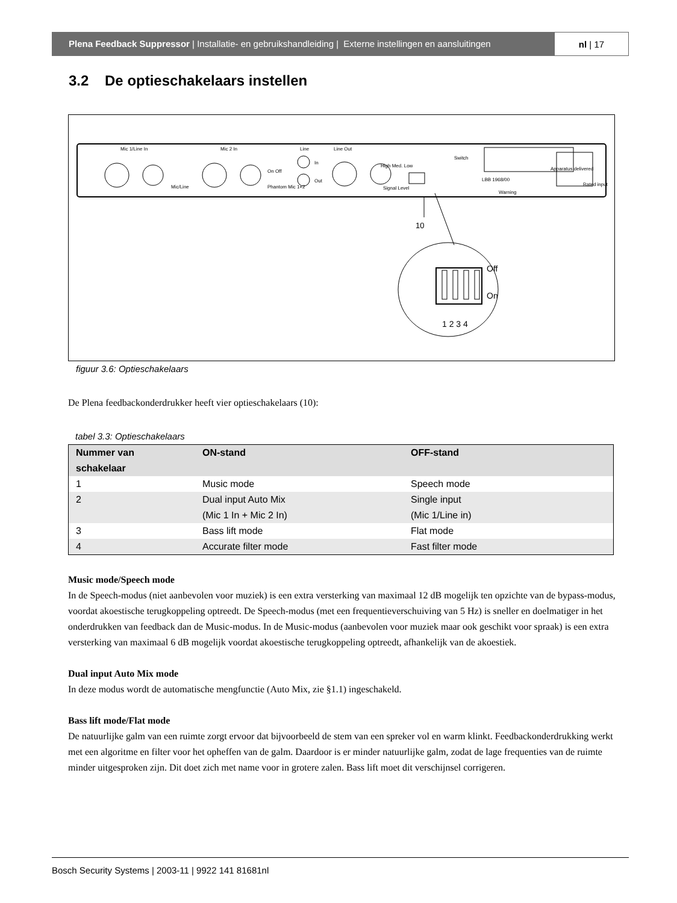Plena Feedback Suppressor | Installatie- en gebruikshandleiding | Externe instellingen en aansluitingen
nl | 17
3.2 De optieschakelaars instellen
Mic 1/Line In
Mic 2 In
Line
Line Out
Mic/Line
Phantom Mic 1+2
On Off
In
Out
High Med. Low
Signal Level
Switch
LBB 1968/00
Warning
Apparatus delivered
Rated input
10
Off
On
1 2 3 4
figuur 3.6: Optieschakelaars
De Plena feedbackonderdrukker heeft vier optieschakelaars (10):
tabel 3.3: Optieschakelaars
| Nummer van schakelaar | ON-stand | OFF-stand |
| --- | --- | --- |
| 1 | Music mode | Speech mode |
| 2 | Dual input Auto Mix (Mic 1 In + Mic 2 In) | Single input (Mic 1/Line in) |
| 3 | Bass lift mode | Flat mode |
| 4 | Accurate filter mode | Fast filter mode |
Music mode/Speech mode
In de Speech-modus (niet aanbevolen voor muziek) is een extra versterking van maximaal 12 dB mogelijk ten opzichte van de bypass-modus, voordat akoestische terugkoppeling optreedt. De Speech-modus (met een frequentieverschuiving van 5 Hz) is sneller en doelmatiger in het onderdrukken van feedback dan de Music-modus. In de Music-modus (aanbevolen voor muziek maar ook geschikt voor spraak) is een extra versterking van maximaal 6 dB mogelijk voordat akoestische terugkoppeling optreedt, afhankelijk van de akoestiek.
Dual input Auto Mix mode
In deze modus wordt de automatische mengfunctie (Auto Mix, zie §1.1) ingeschakeld.
Bass lift mode/Flat mode
De natuurlijke galm van een ruimte zorgt ervoor dat bijvoorbeeld de stem van een spreker vol en warm klinkt. Feedbackonderdrukking werkt met een algoritme en filter voor het opheffen van de galm. Daardoor is er minder natuurlijke galm, zodat de lage frequenties van de ruimte minder uitgesproken zijn. Dit doet zich met name voor in grotere zalen. Bass lift moet dit verschijnsel corrigeren.
Bosch Security Systems | 2003-11 | 9922 141 81681nl